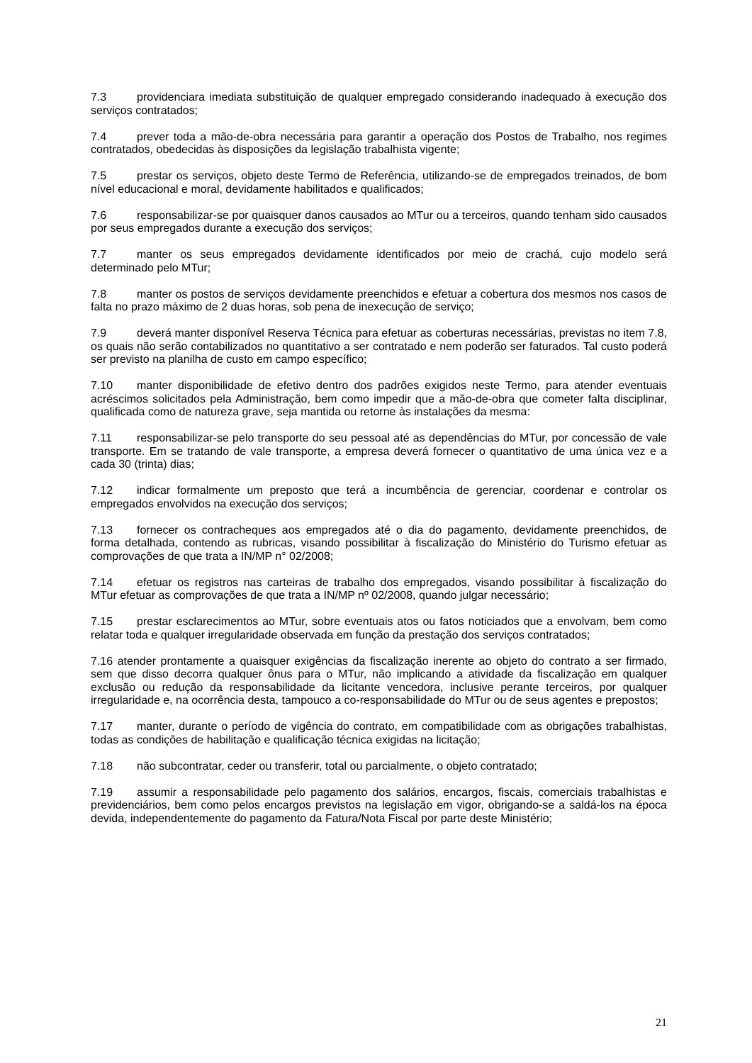7.3 providenciara imediata substituição de qualquer empregado considerando inadequado à execução dos serviços contratados;
7.4 prever toda a mão-de-obra necessária para garantir a operação dos Postos de Trabalho, nos regimes contratados, obedecidas às disposições da legislação trabalhista vigente;
7.5 prestar os serviços, objeto deste Termo de Referência, utilizando-se de empregados treinados, de bom nível educacional e moral, devidamente habilitados e qualificados;
7.6 responsabilizar-se por quaisquer danos causados ao MTur ou a terceiros, quando tenham sido causados por seus empregados durante a execução dos serviços;
7.7 manter os seus empregados devidamente identificados por meio de crachá, cujo modelo será determinado pelo MTur;
7.8 manter os postos de serviços devidamente preenchidos e efetuar a cobertura dos mesmos nos casos de falta no prazo máximo de 2 duas horas, sob pena de inexecução de serviço;
7.9 deverá manter disponível Reserva Técnica para efetuar as coberturas necessárias, previstas no item 7.8, os quais não serão contabilizados no quantitativo a ser contratado e nem poderão ser faturados. Tal custo poderá ser previsto na planilha de custo em campo específico;
7.10 manter disponibilidade de efetivo dentro dos padrões exigidos neste Termo, para atender eventuais acréscimos solicitados pela Administração, bem como impedir que a mão-de-obra que cometer falta disciplinar, qualificada como de natureza grave, seja mantida ou retorne às instalações da mesma:
7.11 responsabilizar-se pelo transporte do seu pessoal até as dependências do MTur, por concessão de vale transporte. Em se tratando de vale transporte, a empresa deverá fornecer o quantitativo de uma única vez e a cada 30 (trinta) dias;
7.12 indicar formalmente um preposto que terá a incumbência de gerenciar, coordenar e controlar os empregados envolvidos na execução dos serviços;
7.13 fornecer os contracheques aos empregados até o dia do pagamento, devidamente preenchidos, de forma detalhada, contendo as rubricas, visando possibilitar à fiscalização do Ministério do Turismo efetuar as comprovações de que trata a IN/MP n° 02/2008;
7.14 efetuar os registros nas carteiras de trabalho dos empregados, visando possibilitar à fiscalização do MTur efetuar as comprovações de que trata a IN/MP nº 02/2008, quando julgar necessário;
7.15 prestar esclarecimentos ao MTur, sobre eventuais atos ou fatos noticiados que a envolvam, bem como relatar toda e qualquer irregularidade observada em função da prestação dos serviços contratados;
7.16 atender prontamente a quaisquer exigências da fiscalização inerente ao objeto do contrato a ser firmado, sem que disso decorra qualquer ônus para o MTur, não implicando a atividade da fiscalização em qualquer exclusão ou redução da responsabilidade da licitante vencedora, inclusive perante terceiros, por qualquer irregularidade e, na ocorrência desta, tampouco a co-responsabilidade do MTur ou de seus agentes e prepostos;
7.17 manter, durante o período de vigência do contrato, em compatibilidade com as obrigações trabalhistas, todas as condições de habilitação e qualificação técnica exigidas na licitação;
7.18 não subcontratar, ceder ou transferir, total ou parcialmente, o objeto contratado;
7.19 assumir a responsabilidade pelo pagamento dos salários, encargos, fiscais, comerciais trabalhistas e previdenciários, bem como pelos encargos previstos na legislação em vigor, obrigando-se a saldá-los na época devida, independentemente do pagamento da Fatura/Nota Fiscal por parte deste Ministério;
21